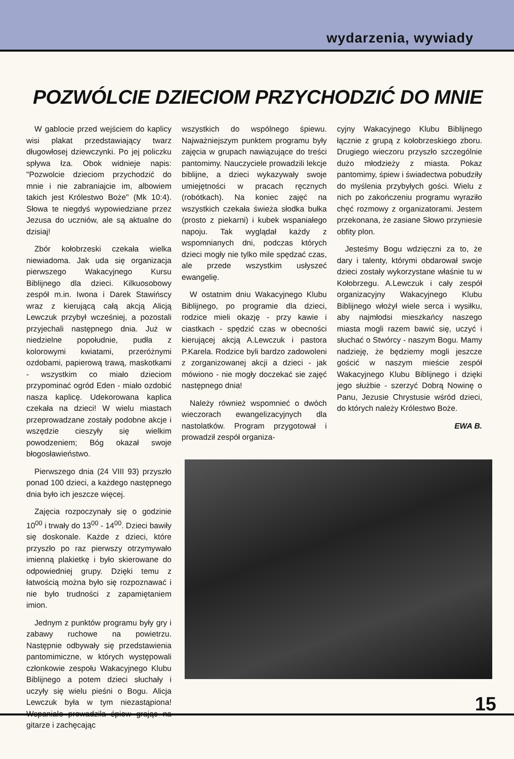wydarzenia, wywiady
POZWÓLCIE DZIECIOM PRZYCHODZIĆ DO MNIE
W gablocie przed wejściem do kaplicy wisi plakat przedstawiający twarz długowłosej dziewczynki. Po jej policzku spływa łza. Obok widnieje napis: "Pozwolcie dzieciom przychodzić do mnie i nie zabraniajcie im, albowiem takich jest Królestwo Boże" (Mk 10:4). Słowa te niegdyś wypowiedziane przez Jezusa do uczniów, ale są aktualne do dzisiaj!
Zbór kołobrzeski czekała wielka niewiadoma. Jak uda się organizacja pierwszego Wakacyjnego Kursu Biblijnego dla dzieci. Kilkuosobowy zespół m.in. Iwona i Darek Stawińscy wraz z kierującą całą akcją Alicją Lewczuk przybył wcześniej, a pozostali przyjechali następnego dnia. Już w niedzielne popołudnie, pudła z kolorowymi kwiatami, przeróżnymi ozdobami, papierową trawą, maskotkami - wszystkim co miało dzieciom przypominać ogród Eden - miało ozdobić nasza kaplicę. Udekorowana kaplica czekała na dzieci! W wielu miastach przeprowadzane zostały podobne akcje i wszędzie cieszyły się wielkim powodzeniem; Bóg okazał swoje błogosławieństwo.
Pierwszego dnia (24 VIII 93) przyszło ponad 100 dzieci, a każdego następnego dnia było ich jeszcze więcej.
Zajęcia rozpoczynały się o godzinie 10<sup>00</sup> i trwały do 13<sup>00</sup> - 14<sup>00</sup>. Dzieci bawiły się doskonale. Każde z dzieci, które przyszło po raz pierwszy otrzymywało imienną plakietkę i było skierowane do odpowiedniej grupy. Dzięki temu z łatwością można było się rozpoznawać i nie było trudności z zapamiętaniem imion.
Jednym z punktów programu były gry i zabawy ruchowe na powietrzu. Następnie odbywały się przedstawienia pantomimiczne, w których występowali członkowie zespołu Wakacyjnego Klubu Biblijnego a potem dzieci słuchały i uczyły się wielu pieśni o Bogu. Alicja Lewczuk była w tym niezastąpiona! Wspaniale prowadziła śpiew grając na gitarze i zachęcając
wszystkich do wspólnego śpiewu. Najważniejszym punktem programu były zajęcia w grupach nawiązujące do treści pantomimy. Nauczyciele prowadzili lekcje biblijne, a dzieci wykazywały swoje umiejętności w pracach ręcznych (robótkach). Na koniec zajęć na wszystkich czekała świeża słodka bułka (prosto z piekarni) i kubek wspaniałego napoju. Tak wyglądał każdy z wspomnianych dni, podczas których dzieci mogły nie tylko mile spędzać czas, ale przede wszystkim usłyszeć ewangelię.
W ostatnim dniu Wakacyjnego Klubu Biblijnego, po programie dla dzieci, rodzice mieli okazję - przy kawie i ciastkach - spędzić czas w obecności kierującej akcją A.Lewczuk i pastora P.Karela. Rodzice byli bardzo zadowoleni z zorganizowanej akcji a dzieci - jak mówiono - nie mogły doczekać sie zajęć następnego dnia!
Należy również wspomnieć o dwóch wieczorach ewangelizacyjnych dla nastolatków. Program przygotował i prowadził zespół organiza-
cyjny Wakacyjnego Klubu Biblijnego łącznie z grupą z kołobrzeskiego zboru. Drugiego wieczoru przyszło szczególnie dużo młodzieży z miasta. Pokaz pantomimy, śpiew i świadectwa pobudziły do myślenia przybyłych gości. Wielu z nich po zakończeniu programu wyraziło chęć rozmowy z organizatorami. Jestem przekonana, że zasiane Słowo przyniesie obfity plon.
Jesteśmy Bogu wdzięczni za to, że dary i talenty, którymi obdarował swoje dzieci zostały wykorzystane właśnie tu w Kołobrzegu. A.Lewczuk i cały zespół organizacyjny Wakacyjnego Klubu Biblijnego włożył wiele serca i wysiłku, aby najmłodsi mieszkańcy naszego miasta mogli razem bawić się, uczyć i słuchać o Stwórcy - naszym Bogu. Mamy nadzieję, że będziemy mogli jeszcze gościć w naszym mieście zespół Wakacyjnego Klubu Biblijnego i dzięki jego służbie - szerzyć Dobrą Nowinę o Panu, Jezusie Chrystusie wśród dzieci, do których należy Królestwo Boże.
EWA B.
15